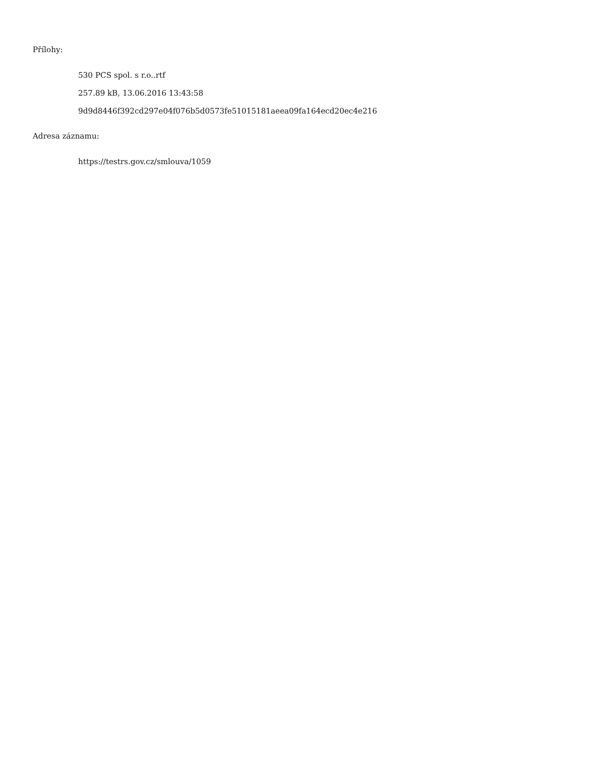Přílohy:
530 PCS spol. s r.o..rtf
257.89 kB, 13.06.2016 13:43:58
9d9d8446f392cd297e04f076b5d0573fe51015181aeea09fa164ecd20ec4e216
Adresa záznamu:
https://testrs.gov.cz/smlouva/1059